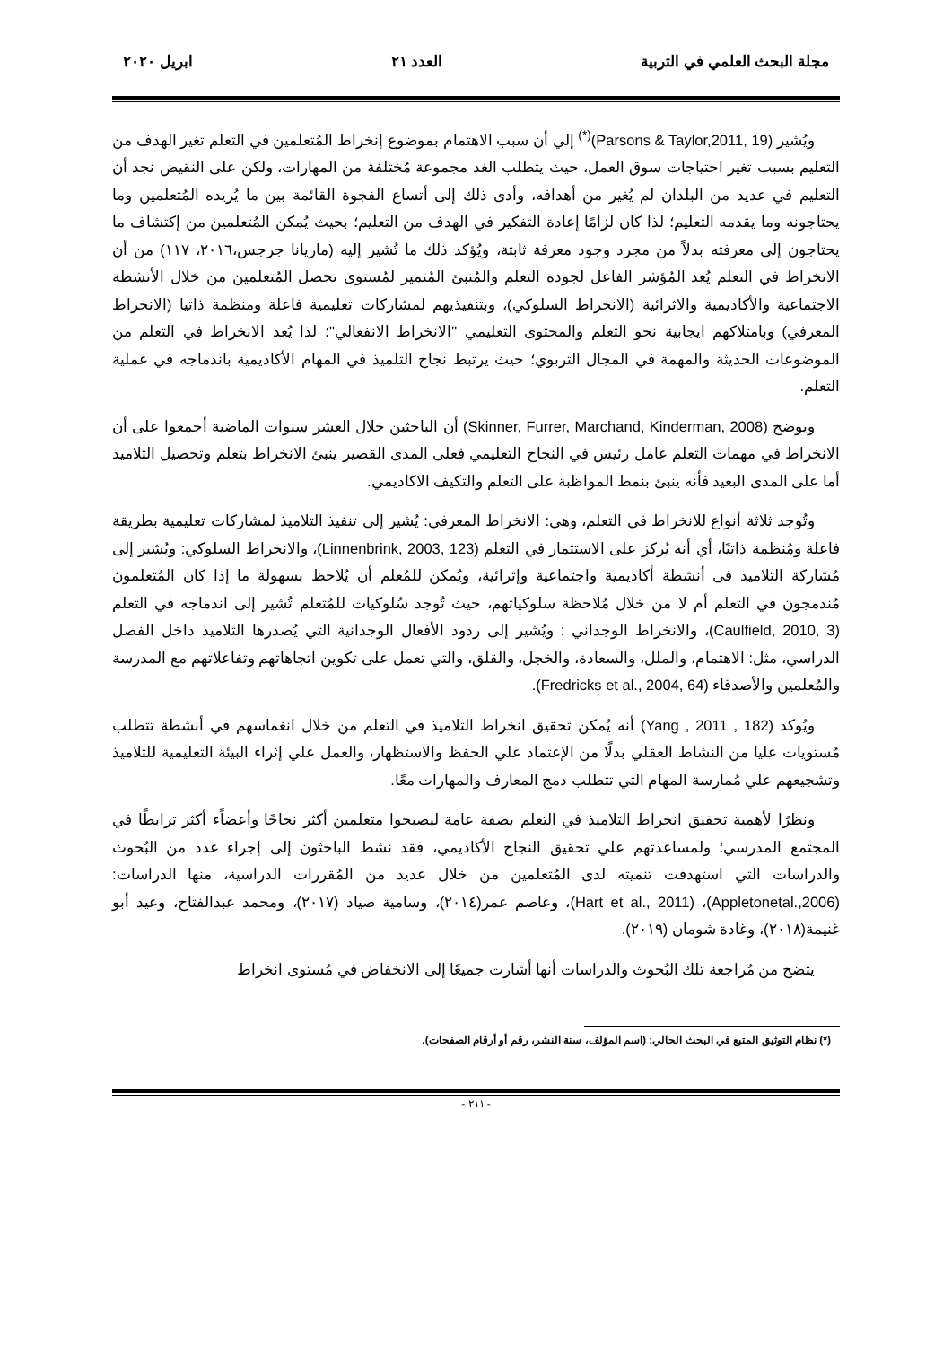مجلة البحث العلمي في التربية العدد ٢١ ابريل ٢٠٢٠
ويُشير (Parsons & Taylor,2011, 19)<sup>(*)</sup> إلي أن سبب الاهتمام بموضوع إنخراط المُتعلمين في التعلم تغير الهدف من التعليم بسبب تغير احتياجات سوق العمل، حيث يتطلب الغد مجموعة مُختلفة من المهارات، ولكن على النقيض نجد أن التعليم في عديد من البلدان لم يُغير من أهدافه، وأدى ذلك إلى أتساع الفجوة القائمة بين ما يُريده المُتعلمين وما يحتاجونه وما يقدمه التعليم؛ لذا كان لزامًا إعادة التفكير في الهدف من التعليم؛ بحيث يُمكن المُتعلمين من إكتشاف ما يحتاجون إلى معرفته بدلاً من مجرد وجود معرفة ثابتة، ويُؤكد ذلك ما تُشير إليه (ماريانا جرجس،٢٠١٦، ١١٧) من أن الانخراط في التعلم يُعد المُؤشر الفاعل لجودة التعلم والمُنبئ المُتميز لمُستوى تحصل المُتعلمين من خلال الأنشطة الاجتماعية والأكاديمية والاثرائية (الانخراط السلوكي)، وبتنفيذيهم لمشاركات تعليمية فاعلة ومنظمة ذاتيا (الانخراط المعرفي) وبامتلاكهم ايجابية نحو التعلم والمحتوى التعليمي "الانخراط الانفعالي"؛ لذا يُعد الانخراط في التعلم من الموضوعات الحديثة والمهمة في المجال التربوي؛ حيث يرتبط نجاح التلميذ في المهام الأكاديمية باندماجه في عملية التعلم.
ويوضح (Skinner, Furrer, Marchand, Kinderman, 2008) أن الباحثين خلال العشر سنوات الماضية أجمعوا على أن الانخراط في مهمات التعلم عامل رئيس في النجاح التعليمي فعلى المدى القصير ينبئ الانخراط بتعلم وتحصيل التلاميذ أما على المدى البعيد فأنه ينبئ بنمط المواظبة على التعلم والتكيف الاكاديمي.
وتُوجد ثلاثة أنواع للانخراط في التعلم، وهي: الانخراط المعرفي: يُشير إلى تنفيذ التلاميذ لمشاركات تعليمية بطريقة فاعلة ومُنظمة ذاتيًا، أي أنه يُركز على الاستثمار في التعلم (Linnenbrink, 2003, 123)، والانخراط السلوكي: ويُشير إلى مُشاركة التلاميذ فى أنشطة أكاديمية واجتماعية وإثرائية، ويُمكن للمُعلم أن يُلاحظ بسهولة ما إذا كان المُتعلمون مُندمجون في التعلم أم لا من خلال مُلاحظة سلوكياتهم، حيث تُوجد سُلوكيات للمُتعلم تُشير إلى اندماجه في التعلم (Caulfield, 2010, 3)، والانخراط الوجداني : ويُشير إلى ردود الأفعال الوجدانية التي يُصدرها التلاميذ داخل الفصل الدراسي، مثل: الاهتمام، والملل، والسعادة، والخجل، والقلق، والتي تعمل على تكوين اتجاهاتهم وتفاعلاتهم مع المدرسة والمُعلمين والأصدقاء (Fredricks et al., 2004, 64).
ويُوكد (Yang , 2011 , 182) أنه يُمكن تحقيق انخراط التلاميذ في التعلم من خلال انغماسهم في أنشطة تتطلب مُستويات عليا من النشاط العقلي بدلًا من الإعتماد علي الحفظ والاستظهار، والعمل علي إثراء البيئة التعليمية للتلاميذ وتشجيعهم علي مُمارسة المهام التي تتطلب دمج المعارف والمهارات معًا.
ونظرًا لأهمية تحقيق انخراط التلاميذ في التعلم بصفة عامة ليصبحوا متعلمين أكثر نجاحًا وأعضاًء أكثر ترابطًا في المجتمع المدرسي؛ ولمساعدتهم علي تحقيق النجاح الأكاديمي، فقد نشط الباحثون إلى إجراء عدد من البُحوث والدراسات التي استهدفت تنميته لدى المُتعلمين من خلال عديد من المُقررات الدراسية، منها الدراسات: (Appletonetal.,2006)، (Hart et al., 2011)، وعاصم عمر(٢٠١٤)، وسامية صياد (٢٠١٧)، ومحمد عبدالفتاح، وعيد أبو غنيمة(٢٠١٨)، وغادة شومان (٢٠١٩).
يتضح من مُراجعة تلك البُحوث والدراسات أنها أشارت جميعًا إلى الانخفاض في مُستوى انخراط
(*) نظام التوثيق المتبع في البحث الحالي: (اسم المؤلف، سنة النشر، رقم أو أرقام الصفحات).
- ٢١١ -